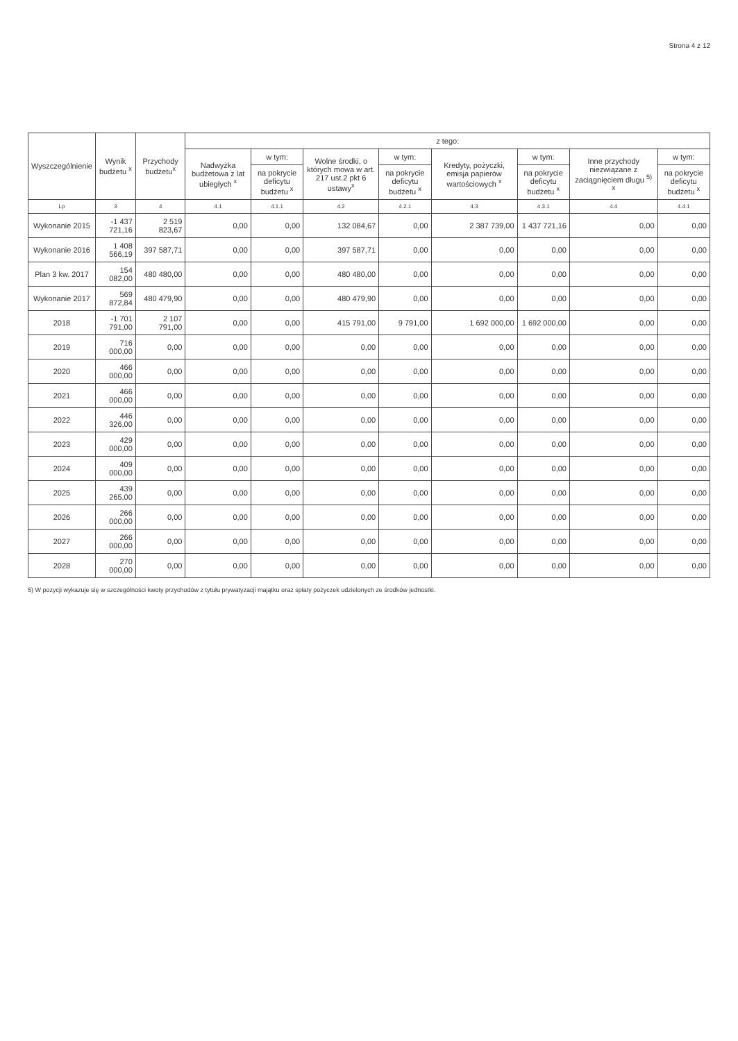Strona 4 z 12
| Wyszczególnienie | Wynik budżetu <sup>x</sup> | Przychody budżetu<sup>x</sup> | z tego: | | | | | | | |
| --- | --- | --- | --- | --- | --- | --- | --- | --- | --- | --- |
| | | | Nadwyżka budżetowa z lat ubiegłych <sup>x</sup> | w tym: | Wolne środki, o których mowa w art. 217 ust.2 pkt 6 ustawy<sup>x</sup> | w tym: | Kredyty, pożyczki, emisja papierów wartościowych <sup>x</sup> | w tym: | Inne przychody niezwiązane z zaciągnięciem długu <sup>5)</sup> x | w tym: |
| | | | | na pokrycie deficytu budżetu <sup>x</sup> | | na pokrycie deficytu budżetu <sup>x</sup> | | na pokrycie deficytu budżetu <sup>x</sup> | | na pokrycie deficytu budżetu <sup>x</sup> |
| Lp | 3 | 4 | 4.1 | 4.1.1 | 4.2 | 4.2.1 | 4.3 | 4.3.1 | 4.4 | 4.4.1 |
| Wykonanie 2015 | -1 437 721,16 | 2 519 823,67 | 0,00 | 0,00 | 132 084,67 | 0,00 | 2 387 739,00 | 1 437 721,16 | 0,00 | 0,00 |
| Wykonanie 2016 | 1 408 566,19 | 397 587,71 | 0,00 | 0,00 | 397 587,71 | 0,00 | 0,00 | 0,00 | 0,00 | 0,00 |
| Plan 3 kw. 2017 | 154 082,00 | 480 480,00 | 0,00 | 0,00 | 480 480,00 | 0,00 | 0,00 | 0,00 | 0,00 | 0,00 |
| Wykonanie 2017 | 569 872,84 | 480 479,90 | 0,00 | 0,00 | 480 479,90 | 0,00 | 0,00 | 0,00 | 0,00 | 0,00 |
| 2018 | -1 701 791,00 | 2 107 791,00 | 0,00 | 0,00 | 415 791,00 | 9 791,00 | 1 692 000,00 | 1 692 000,00 | 0,00 | 0,00 |
| 2019 | 716 000,00 | 0,00 | 0,00 | 0,00 | 0,00 | 0,00 | 0,00 | 0,00 | 0,00 | 0,00 |
| 2020 | 466 000,00 | 0,00 | 0,00 | 0,00 | 0,00 | 0,00 | 0,00 | 0,00 | 0,00 | 0,00 |
| 2021 | 466 000,00 | 0,00 | 0,00 | 0,00 | 0,00 | 0,00 | 0,00 | 0,00 | 0,00 | 0,00 |
| 2022 | 446 326,00 | 0,00 | 0,00 | 0,00 | 0,00 | 0,00 | 0,00 | 0,00 | 0,00 | 0,00 |
| 2023 | 429 000,00 | 0,00 | 0,00 | 0,00 | 0,00 | 0,00 | 0,00 | 0,00 | 0,00 | 0,00 |
| 2024 | 409 000,00 | 0,00 | 0,00 | 0,00 | 0,00 | 0,00 | 0,00 | 0,00 | 0,00 | 0,00 |
| 2025 | 439 265,00 | 0,00 | 0,00 | 0,00 | 0,00 | 0,00 | 0,00 | 0,00 | 0,00 | 0,00 |
| 2026 | 266 000,00 | 0,00 | 0,00 | 0,00 | 0,00 | 0,00 | 0,00 | 0,00 | 0,00 | 0,00 |
| 2027 | 266 000,00 | 0,00 | 0,00 | 0,00 | 0,00 | 0,00 | 0,00 | 0,00 | 0,00 | 0,00 |
| 2028 | 270 000,00 | 0,00 | 0,00 | 0,00 | 0,00 | 0,00 | 0,00 | 0,00 | 0,00 | 0,00 |
5) W pozycji wykazuje się w szczególności kwoty przychodów z tytułu prywatyzacji majątku oraz spłaty pożyczek udzielonych ze środków jednostki.